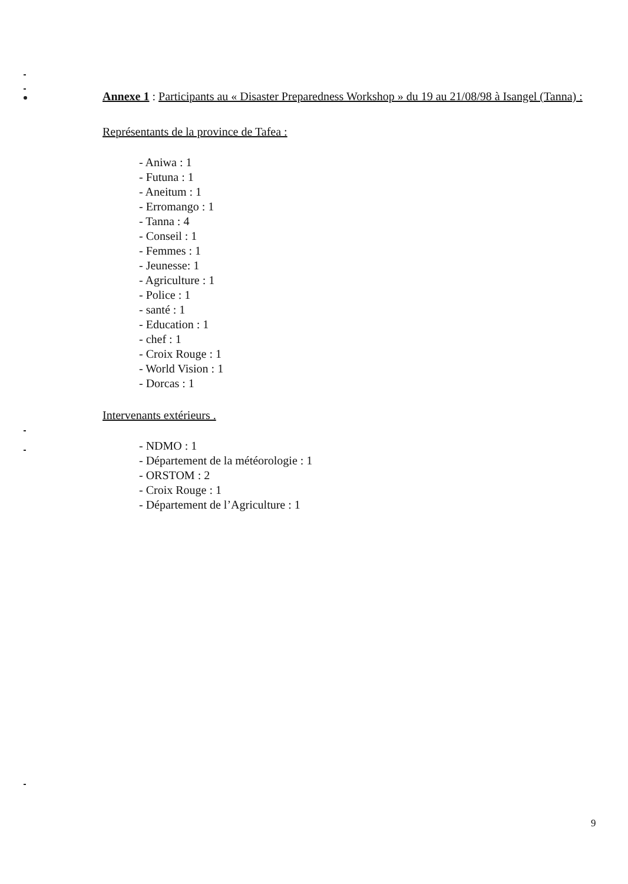Annexe 1 : Participants au « Disaster Preparedness Workshop » du 19 au 21/08/98 à Isangel (Tanna) :
Représentants de la province de Tafea :
- Aniwa : 1
- Futuna : 1
- Aneitum : 1
- Erromango : 1
- Tanna : 4
- Conseil : 1
- Femmes : 1
- Jeunesse: 1
- Agriculture : 1
- Police : 1
- santé : 1
- Education : 1
- chef : 1
- Croix Rouge : 1
- World Vision : 1
- Dorcas : 1
Intervenants extérieurs .
- NDMO : 1
- Département de la météorologie : 1
- ORSTOM : 2
- Croix Rouge : 1
- Département de l’Agriculture : 1
9